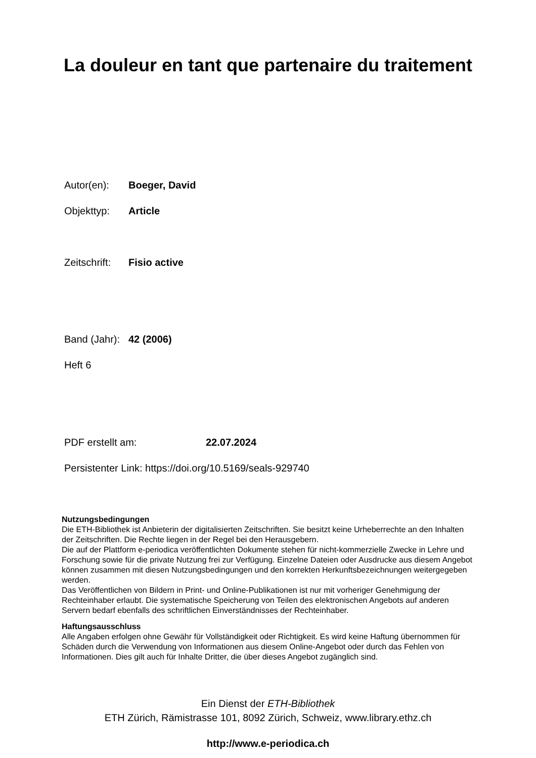La douleur en tant que partenaire du traitement
Autor(en): Boeger, David
Objekttyp: Article
Zeitschrift: Fisio active
Band (Jahr): 42 (2006)
Heft 6
PDF erstellt am: 22.07.2024
Persistenter Link: https://doi.org/10.5169/seals-929740
Nutzungsbedingungen
Die ETH-Bibliothek ist Anbieterin der digitalisierten Zeitschriften. Sie besitzt keine Urheberrechte an den Inhalten der Zeitschriften. Die Rechte liegen in der Regel bei den Herausgebern.
Die auf der Plattform e-periodica veröffentlichten Dokumente stehen für nicht-kommerzielle Zwecke in Lehre und Forschung sowie für die private Nutzung frei zur Verfügung. Einzelne Dateien oder Ausdrucke aus diesem Angebot können zusammen mit diesen Nutzungsbedingungen und den korrekten Herkunftsbezeichnungen weitergegeben werden.
Das Veröffentlichen von Bildern in Print- und Online-Publikationen ist nur mit vorheriger Genehmigung der Rechteinhaber erlaubt. Die systematische Speicherung von Teilen des elektronischen Angebots auf anderen Servern bedarf ebenfalls des schriftlichen Einverständnisses der Rechteinhaber.
Haftungsausschluss
Alle Angaben erfolgen ohne Gewähr für Vollständigkeit oder Richtigkeit. Es wird keine Haftung übernommen für Schäden durch die Verwendung von Informationen aus diesem Online-Angebot oder durch das Fehlen von Informationen. Dies gilt auch für Inhalte Dritter, die über dieses Angebot zugänglich sind.
Ein Dienst der ETH-Bibliothek
ETH Zürich, Rämistrasse 101, 8092 Zürich, Schweiz, www.library.ethz.ch
http://www.e-periodica.ch